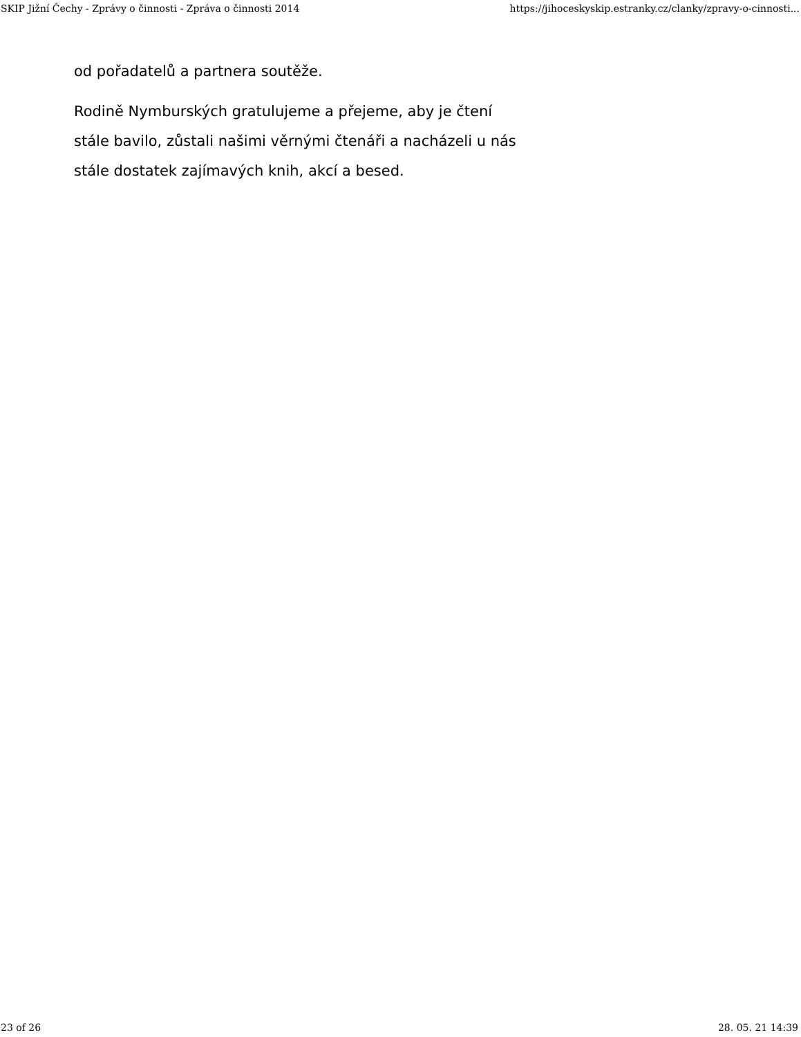SKIP Jižní Čechy - Zprávy o činnosti - Zpráva o činnosti 2014 https://jihoceskyskip.estranky.cz/clanky/zpravy-o-cinnosti...
od pořadatelů a partnera soutěže.
Rodině Nymburských gratulujeme a přejeme, aby je čtení stále bavilo, zůstali našimi věrnými čtenáři a nacházeli u nás stále dostatek zajímavých knih, akcí a besed.
23 of 26 28. 05. 21 14:39